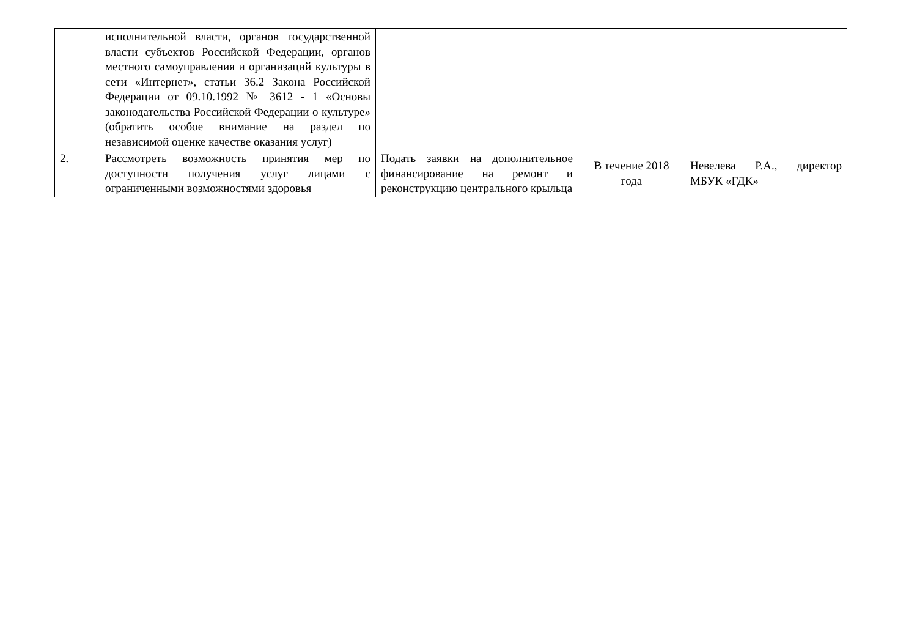| | исполнительной власти, органов государственной власти субъектов Российской Федерации, органов местного самоуправления и организаций культуры в сети «Интернет», статьи 36.2 Закона Российской Федерации от 09.10.1992 № 3612 - 1 «Основы законодательства Российской Федерации о культуре» (обратить особое внимание на раздел по независимой оценке качестве оказания услуг) | | | |
| 2. | Рассмотреть возможность принятия мер по доступности получения услуг лицами с ограниченными возможностями здоровья | Подать заявки на дополнительное финансирование на ремонт и реконструкцию центрального крыльца | В течение 2018 года | Невелева Р.А., директор МБУК «ГДК» |